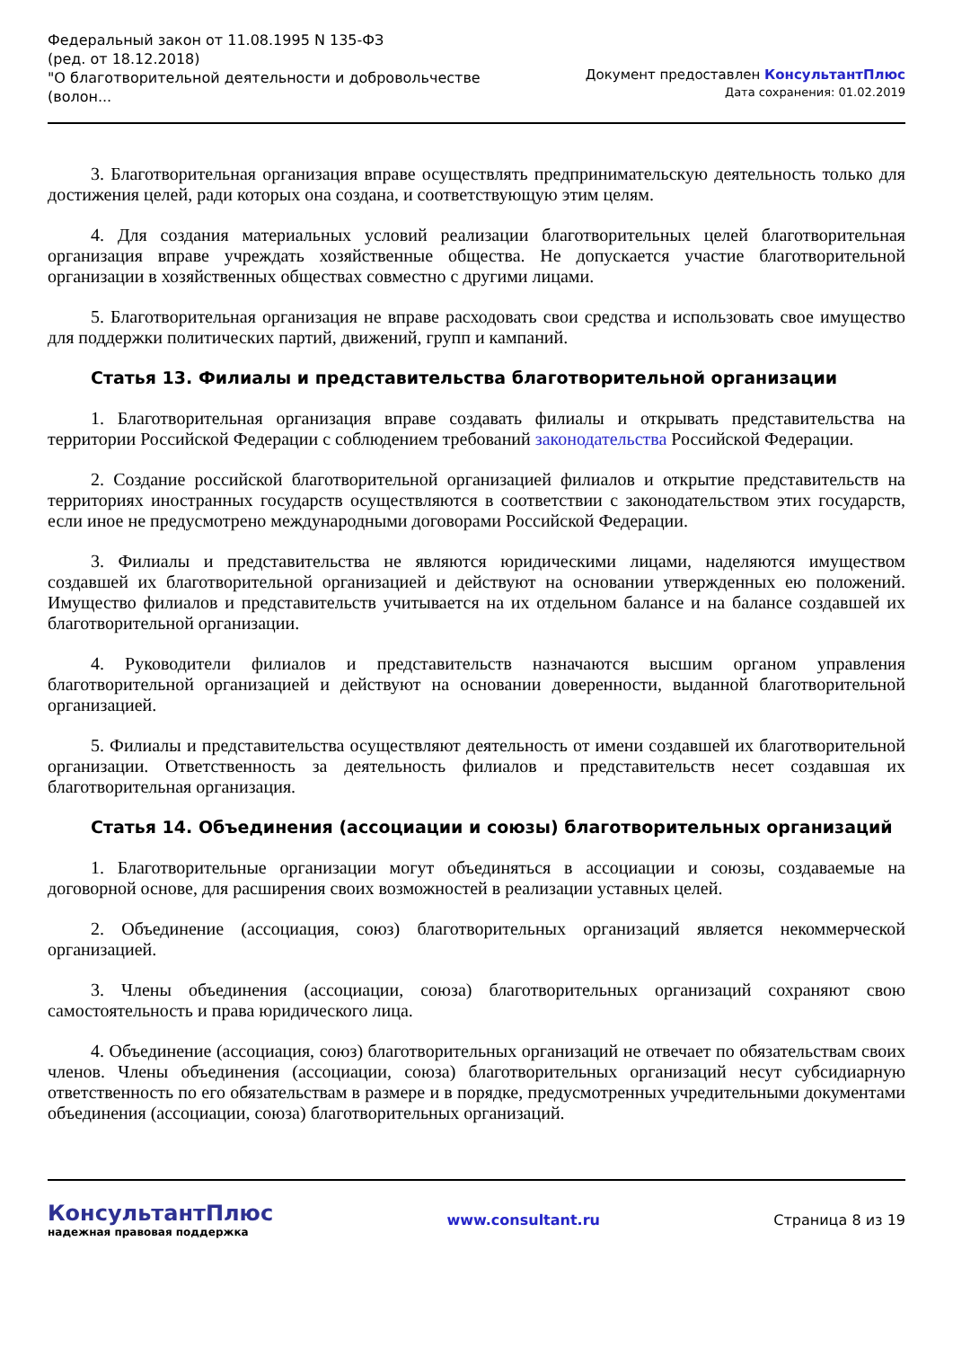Федеральный закон от 11.08.1995 N 135-ФЗ
(ред. от 18.12.2018)
"О благотворительной деятельности и добровольчестве (волон...
Документ предоставлен КонсультантПлюс
Дата сохранения: 01.02.2019
3. Благотворительная организация вправе осуществлять предпринимательскую деятельность только для достижения целей, ради которых она создана, и соответствующую этим целям.
4. Для создания материальных условий реализации благотворительных целей благотворительная организация вправе учреждать хозяйственные общества. Не допускается участие благотворительной организации в хозяйственных обществах совместно с другими лицами.
5. Благотворительная организация не вправе расходовать свои средства и использовать свое имущество для поддержки политических партий, движений, групп и кампаний.
Статья 13. Филиалы и представительства благотворительной организации
1. Благотворительная организация вправе создавать филиалы и открывать представительства на территории Российской Федерации с соблюдением требований законодательства Российской Федерации.
2. Создание российской благотворительной организацией филиалов и открытие представительств на территориях иностранных государств осуществляются в соответствии с законодательством этих государств, если иное не предусмотрено международными договорами Российской Федерации.
3. Филиалы и представительства не являются юридическими лицами, наделяются имуществом создавшей их благотворительной организацией и действуют на основании утвержденных ею положений. Имущество филиалов и представительств учитывается на их отдельном балансе и на балансе создавшей их благотворительной организации.
4. Руководители филиалов и представительств назначаются высшим органом управления благотворительной организацией и действуют на основании доверенности, выданной благотворительной организацией.
5. Филиалы и представительства осуществляют деятельность от имени создавшей их благотворительной организации. Ответственность за деятельность филиалов и представительств несет создавшая их благотворительная организация.
Статья 14. Объединения (ассоциации и союзы) благотворительных организаций
1. Благотворительные организации могут объединяться в ассоциации и союзы, создаваемые на договорной основе, для расширения своих возможностей в реализации уставных целей.
2. Объединение (ассоциация, союз) благотворительных организаций является некоммерческой организацией.
3. Члены объединения (ассоциации, союза) благотворительных организаций сохраняют свою самостоятельность и права юридического лица.
4. Объединение (ассоциация, союз) благотворительных организаций не отвечает по обязательствам своих членов. Члены объединения (ассоциации, союза) благотворительных организаций несут субсидиарную ответственность по его обязательствам в размере и в порядке, предусмотренных учредительными документами объединения (ассоциации, союза) благотворительных организаций.
КонсультантПлюс
надежная правовая поддержка
www.consultant.ru Страница 8 из 19